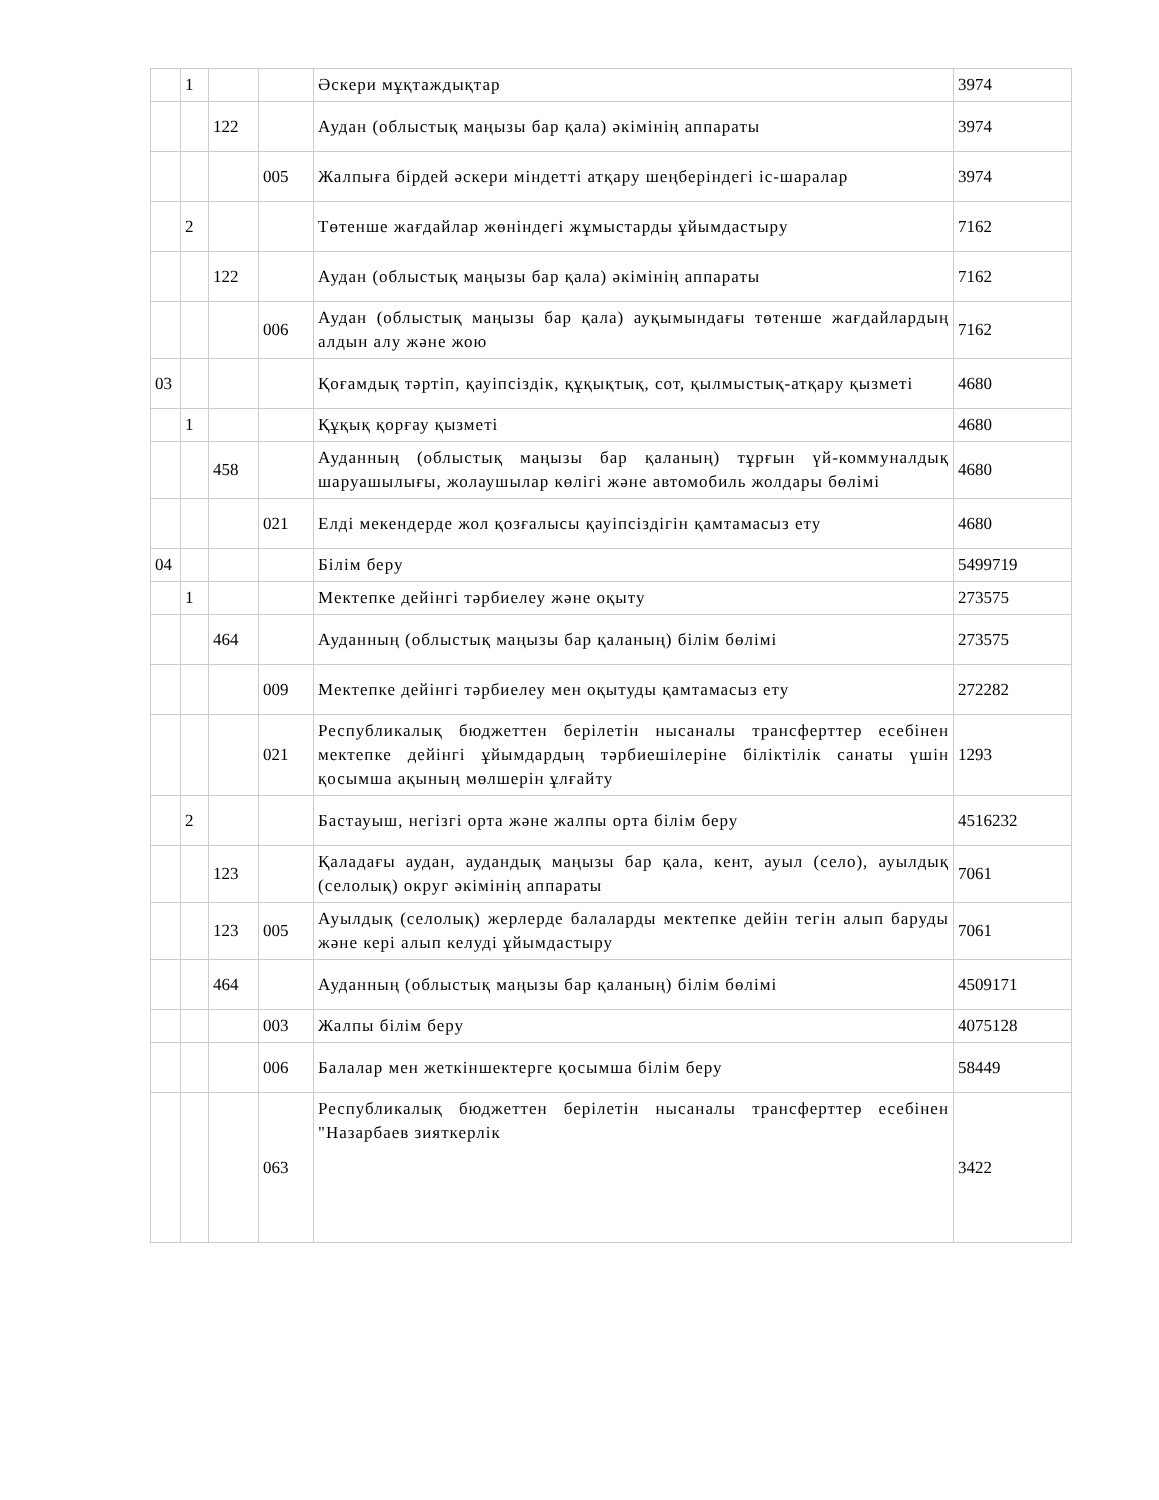| | 1 | | | Әскери мұқтаждықтар | 3974 |
| | | 122 | | Аудан (облыстық маңызы бар қала) әкімінің аппараты | 3974 |
| | | | 005 | Жалпыға бірдей әскери міндетті атқару шеңберіндегі іс-шаралар | 3974 |
| | 2 | | | Төтенше жағдайлар жөніндегі жұмыстарды ұйымдастыру | 7162 |
| | | 122 | | Аудан (облыстық маңызы бар қала) әкімінің аппараты | 7162 |
| | | | 006 | Аудан (облыстық маңызы бар қала) ауқымындағы төтенше жағдайлардың алдын алу және жою | 7162 |
| 03 | | | | Қоғамдық тәртіп, қауіпсіздік, құқықтық, сот, қылмыстық-атқару қызметі | 4680 |
| | 1 | | | Құқық қорғау қызметі | 4680 |
| | | 458 | | Ауданның (облыстық маңызы бар қаланың) тұрғын үй-коммуналдық шаруашылығы, жолаушылар көлігі және автомобиль жолдары бөлімі | 4680 |
| | | | 021 | Елді мекендерде жол қозғалысы қауіпсіздігін қамтамасыз ету | 4680 |
| 04 | | | | Білім беру | 5499719 |
| | 1 | | | Мектепке дейінгі тәрбиелеу және оқыту | 273575 |
| | | 464 | | Ауданның (облыстық маңызы бар қаланың) білім бөлімі | 273575 |
| | | | 009 | Мектепке дейінгі тәрбиелеу мен оқытуды қамтамасыз ету | 272282 |
| | | | 021 | Республикалық бюджеттен берілетін нысаналы трансферттер есебінен мектепке дейінгі ұйымдардың тәрбиешілеріне біліктілік санаты үшін қосымша ақының мөлшерін ұлғайту | 1293 |
| | 2 | | | Бастауыш, негізгі орта және жалпы орта білім беру | 4516232 |
| | | 123 | | Қаладағы аудан, аудандық маңызы бар қала, кент, ауыл (село), ауылдық (селолық) округ әкімінің аппараты | 7061 |
| | | 123 | 005 | Ауылдық (селолық) жерлерде балаларды мектепке дейін тегін алып баруды және кері алып келуді ұйымдастыру | 7061 |
| | | 464 | | Ауданның (облыстық маңызы бар қаланың) білім бөлімі | 4509171 |
| | | | 003 | Жалпы білім беру | 4075128 |
| | | | 006 | Балалар мен жеткіншектерге қосымша білім беру | 58449 |
| | | | 063 | Республикалық бюджеттен берілетін нысаналы трансферттер есебінен "Назарбаев зияткерлік | 3422 |